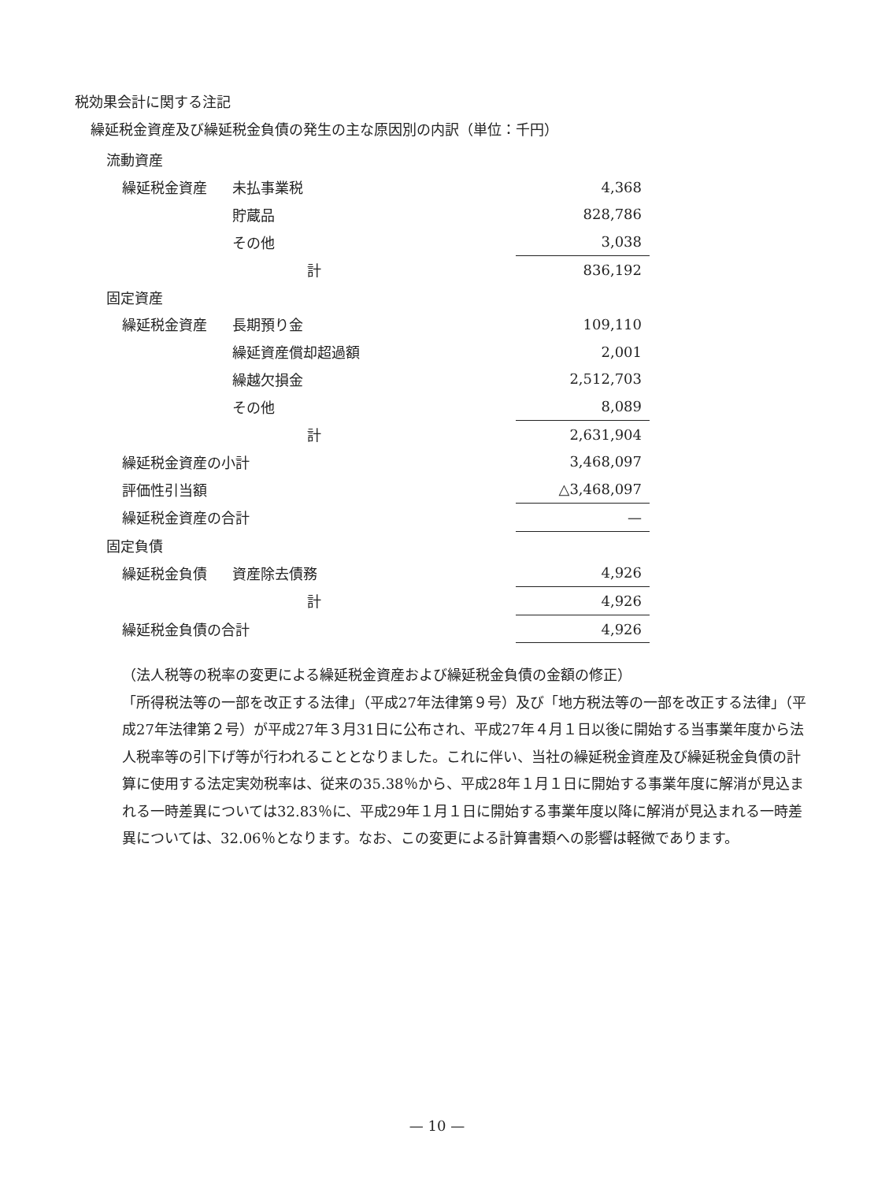税効果会計に関する注記
繰延税金資産及び繰延税金負債の発生の主な原因別の内訳（単位：千円）
| 流動資産 | | | |
| | 繰延税金資産 | 未払事業税 | 4,368 |
| | | 貯蔵品 | 828,786 |
| | | その他 | 3,038 |
| | | 計 | 836,192 |
| 固定資産 | | | |
| | 繰延税金資産 | 長期預り金 | 109,110 |
| | | 繰延資産償却超過額 | 2,001 |
| | | 繰越欠損金 | 2,512,703 |
| | | その他 | 8,089 |
| | | 計 | 2,631,904 |
| | 繰延税金資産の小計 | | 3,468,097 |
| | 評価性引当額 | | △3,468,097 |
| | 繰延税金資産の合計 | | — |
| 固定負債 | | | |
| | 繰延税金負債 | 資産除去債務 | 4,926 |
| | | 計 | 4,926 |
| | 繰延税金負債の合計 | | 4,926 |
（法人税等の税率の変更による繰延税金資産および繰延税金負債の金額の修正）
「所得税法等の一部を改正する法律」（平成27年法律第９号）及び「地方税法等の一部を改正する法律」（平成27年法律第２号）が平成27年３月31日に公布され、平成27年４月１日以後に開始する当事業年度から法人税率等の引下げ等が行われることとなりました。これに伴い、当社の繰延税金資産及び繰延税金負債の計算に使用する法定実効税率は、従来の35.38％から、平成28年１月１日に開始する事業年度に解消が見込まれる一時差異については32.83％に、平成29年１月１日に開始する事業年度以降に解消が見込まれる一時差異については、32.06％となります。なお、この変更による計算書類への影響は軽微であります。
— 10 —